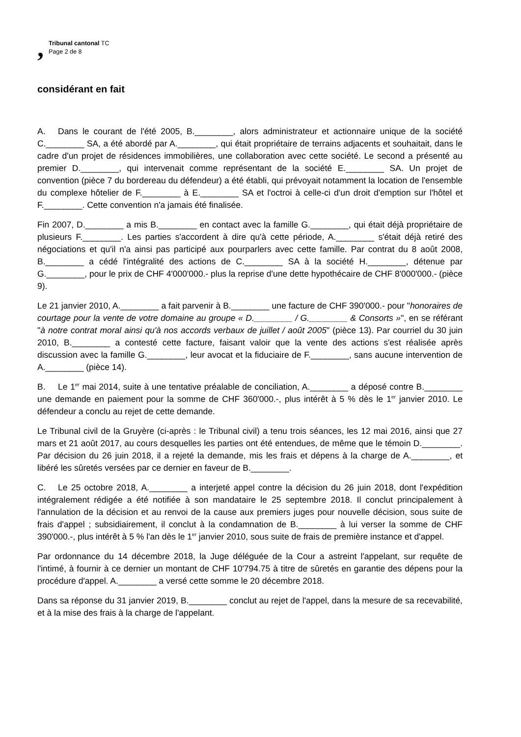,
Tribunal cantonal TC
Page 2 de 8
considérant en fait
A. Dans le courant de l'été 2005, B.________, alors administrateur et actionnaire unique de la société C.________ SA, a été abordé par A.________, qui était propriétaire de terrains adjacents et souhaitait, dans le cadre d'un projet de résidences immobilières, une collaboration avec cette société. Le second a présenté au premier D.________, qui intervenait comme représentant de la société E.________ SA. Un projet de convention (pièce 7 du bordereau du défendeur) a été établi, qui prévoyait notamment la location de l'ensemble du complexe hôtelier de F.________ à E.________ SA et l'octroi à celle-ci d'un droit d'emption sur l'hôtel et F.________. Cette convention n'a jamais été finalisée.
Fin 2007, D.________ a mis B.________ en contact avec la famille G.________, qui était déjà propriétaire de plusieurs F.________. Les parties s'accordent à dire qu'à cette période, A.________ s'était déjà retiré des négociations et qu'il n'a ainsi pas participé aux pourparlers avec cette famille. Par contrat du 8 août 2008, B.________ a cédé l'intégralité des actions de C.________ SA à la société H.________, détenue par G.________, pour le prix de CHF 4'000'000.- plus la reprise d'une dette hypothécaire de CHF 8'000'000.- (pièce 9).
Le 21 janvier 2010, A.________ a fait parvenir à B.________ une facture de CHF 390'000.- pour "honoraires de courtage pour la vente de votre domaine au groupe « D.________ / G.________ & Consorts »", en se référant "à notre contrat moral ainsi qu'à nos accords verbaux de juillet / août 2005" (pièce 13). Par courriel du 30 juin 2010, B.________ a contesté cette facture, faisant valoir que la vente des actions s'est réalisée après discussion avec la famille G.________, leur avocat et la fiduciaire de F.________, sans aucune intervention de A.________ (pièce 14).
B. Le 1<sup>er</sup> mai 2014, suite à une tentative préalable de conciliation, A.________ a déposé contre B.________ une demande en paiement pour la somme de CHF 360'000.-, plus intérêt à 5 % dès le 1<sup>er</sup> janvier 2010. Le défendeur a conclu au rejet de cette demande.
Le Tribunal civil de la Gruyère (ci-après : le Tribunal civil) a tenu trois séances, les 12 mai 2016, ainsi que 27 mars et 21 août 2017, au cours desquelles les parties ont été entendues, de même que le témoin D.________. Par décision du 26 juin 2018, il a rejeté la demande, mis les frais et dépens à la charge de A.________, et libéré les sûretés versées par ce dernier en faveur de B.________.
C. Le 25 octobre 2018, A.________ a interjeté appel contre la décision du 26 juin 2018, dont l'expédition intégralement rédigée a été notifiée à son mandataire le 25 septembre 2018. Il conclut principalement à l'annulation de la décision et au renvoi de la cause aux premiers juges pour nouvelle décision, sous suite de frais d'appel ; subsidiairement, il conclut à la condamnation de B.________ à lui verser la somme de CHF 390'000.-, plus intérêt à 5 % l'an dès le 1<sup>er</sup> janvier 2010, sous suite de frais de première instance et d'appel.
Par ordonnance du 14 décembre 2018, la Juge déléguée de la Cour a astreint l'appelant, sur requête de l'intimé, à fournir à ce dernier un montant de CHF 10'794.75 à titre de sûretés en garantie des dépens pour la procédure d'appel. A.________ a versé cette somme le 20 décembre 2018.
Dans sa réponse du 31 janvier 2019, B.________ conclut au rejet de l'appel, dans la mesure de sa recevabilité, et à la mise des frais à la charge de l'appelant.